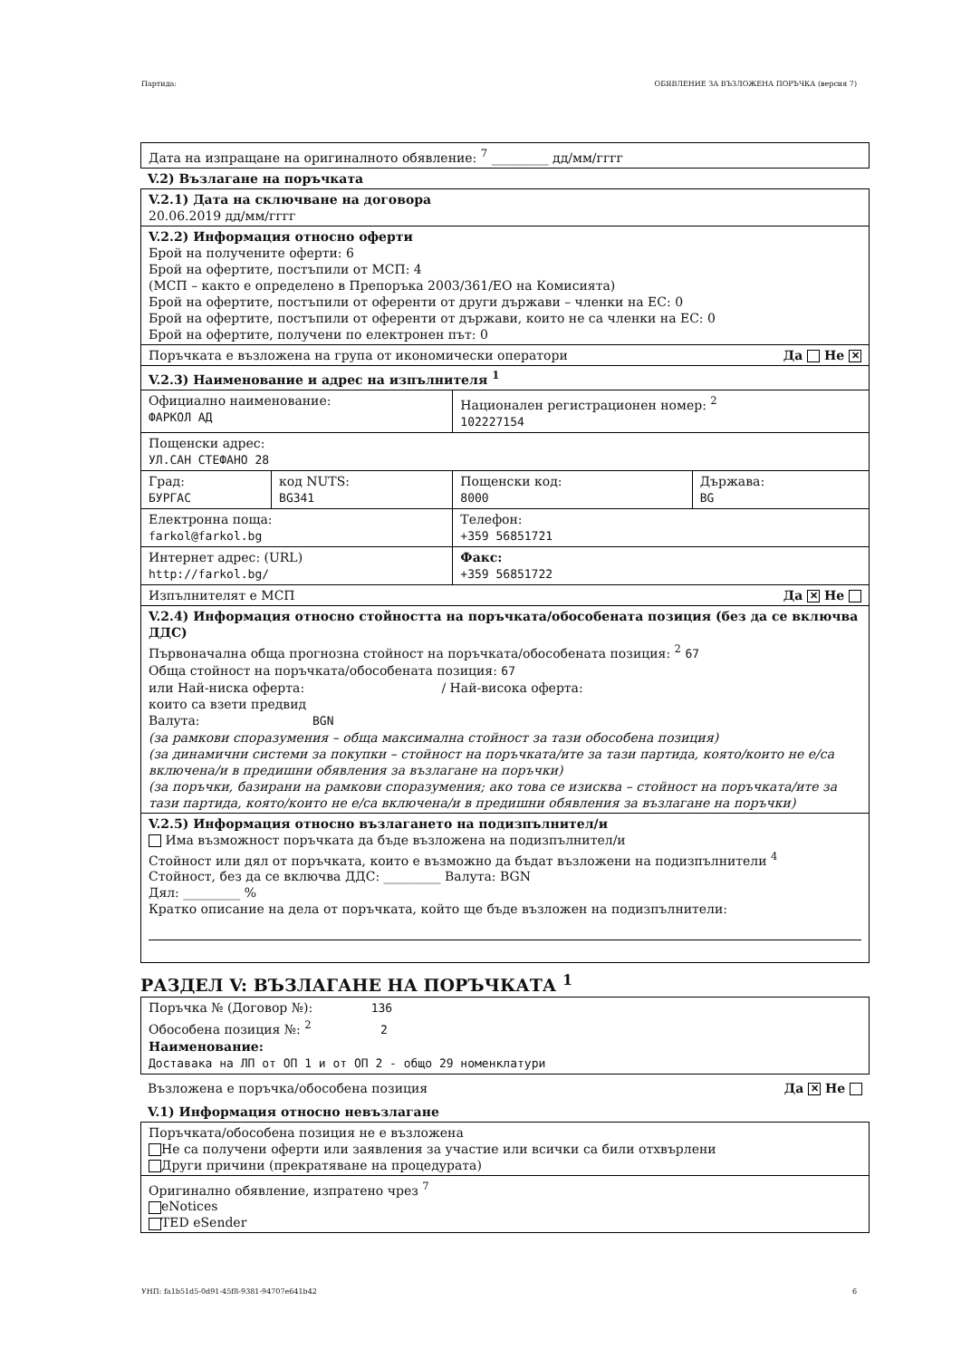Партида: ОБЯВЛЕНИЕ ЗА ВЪЗЛОЖЕНА ПОРЪЧКА (версия 7)
Дата на изпращане на оригиналното обявление: <sup>7</sup> _________ дд/мм/гггг
V.2) Възлагане на поръчката
| V.2.1) Дата на сключване на договора 20.06.2019 дд/мм/гггг | | | |
| V.2.2) Информация относно оферти Брой на получените оферти: 6 Брой на офертите, постъпили от МСП: 4 (МСП – както е определено в Препоръка 2003/361/ЕО на Комисията) Брой на офертите, постъпили от оференти от други държави – членки на ЕС: 0 Брой на офертите, постъпили от оференти от държави, които не са членки на ЕС: 0 Брой на офертите, получени по електронен път: 0 | | | |
| Поръчката е възложена на група от икономически оператори Да Не ✕ | | | |
| V.2.3) Наименование и адрес на изпълнителя <sup>1</sup> | | | |
| Официално наименование: ФАРКОЛ АД | | Национален регистрационен номер: <sup>2</sup> 102227154 | |
| Пощенски адрес: УЛ.САН СТЕФАНО 28 | | | |
| Град: БУРГАС | код NUTS: BG341 | Пощенски код: 8000 | Държава: BG |
| Електронна поща: farkol@farkol.bg | | Телефон: +359 56851721 | |
| Интернет адрес: (URL) http://farkol.bg/ | | Факс: +359 56851722 | |
| Изпълнителят е МСП Да ✕ Не | | | |
| V.2.4) Информация относно стойността на поръчката/обособената позиция (без да се включва ДДС) Първоначална обща прогнозна стойност на поръчката/обособената позиция: <sup>2</sup> 67 Обща стойност на поръчката/обособената позиция: 67 или Най-ниска оферта: / Най-висока оферта: които са взети предвид Валута: BGN (за рамкови споразумения – обща максимална стойност за тази обособена позиция) (за динамични системи за покупки – стойност на поръчката/ите за тази партида, която/които не е/са включена/и в предишни обявления за възлагане на поръчки) (за поръчки, базирани на рамкови споразумения; ако това се изисква – стойност на поръчката/ите за тази партида, която/които не е/са включена/и в предишни обявления за възлагане на поръчки) | | | |
| V.2.5) Информация относно възлагането на подизпълнител/и Има възможност поръчката да бъде възложена на подизпълнител/и Стойност или дял от поръчката, които е възможно да бъдат възложени на подизпълнители <sup>4</sup> Стойност, без да се включва ДДС: _________ Валута: BGN Дял: _________ % Кратко описание на дела от поръчката, който ще бъде възложен на подизпълнители: | | | |
РАЗДЕЛ V: ВЪЗЛАГАНЕ НА ПОРЪЧКАТА <sup>1</sup>
Поръчка № (Договор №): 136
Обособена позиция №: <sup>2</sup> 2
Наименование:
Доставака на ЛП от ОП 1 и от ОП 2 - общо 29 номенклатури
Възложена е поръчка/обособена позиция Да ✕ Не
V.1) Информация относно невъзлагане
| Поръчката/обособена позиция не е възложена Не са получени оферти или заявления за участие или всички са били отхвърлени Други причини (прекратяване на процедурата) |
| Оригинално обявление, изпратено чрез <sup>7</sup> eNotices TED eSender |
УНП: fa1b51d5-0d91-45f8-9381-94707e641b42 6